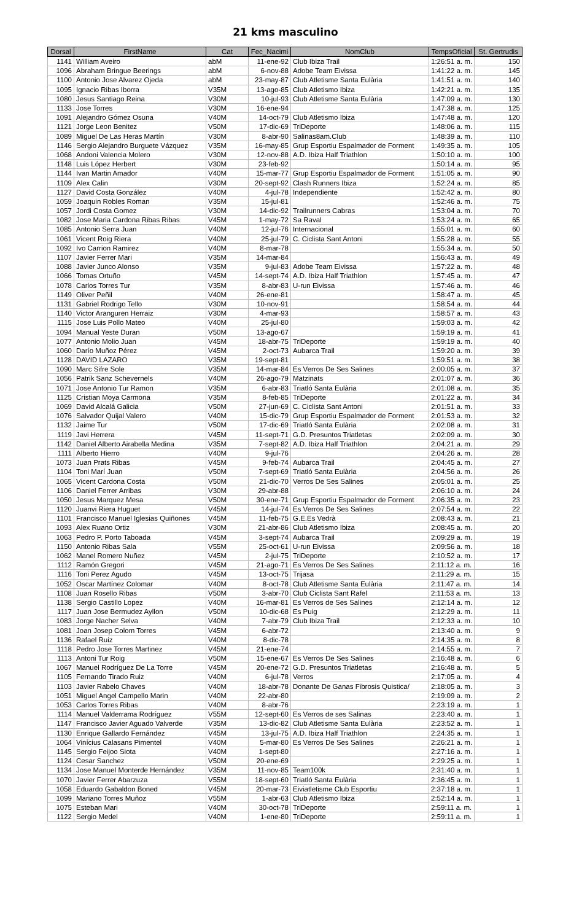21 kms masculino
| Dorsal | FirstName | Cat | Fec_Nacimi | NomClub | TempsOficial | St. Gertrudis |
| --- | --- | --- | --- | --- | --- | --- |
| 1141 | William Aveiro | abM | 11-ene-92 | Club Ibiza Trail | 1:26:51 a. m. | 150 |
| 1096 | Abraham Bringue Beerings | abM | 6-nov-88 | Adobe Team Eivissa | 1:41:22 a. m. | 145 |
| 1100 | Antonio Jose Alvarez Ojeda | abM | 23-may-87 | Club Atletisme Santa Eulària | 1:41:51 a. m. | 140 |
| 1095 | Ignacio Ribas Iborra | V35M | 13-ago-85 | Club Atletismo Ibiza | 1:42:21 a. m. | 135 |
| 1080 | Jesus Santiago Reina | V30M | 10-jul-93 | Club Atletisme Santa Eulària | 1:47:09 a. m. | 130 |
| 1133 | Jose Torres | V30M | 16-ene-94 | | 1:47:38 a. m. | 125 |
| 1091 | Alejandro Gómez Osuna | V40M | 14-oct-79 | Club Atletismo Ibiza | 1:47:48 a. m. | 120 |
| 1121 | Jorge Leon Benitez | V50M | 17-dic-69 | TriDeporte | 1:48:06 a. m. | 115 |
| 1089 | Miguel De Las Heras Martín | V30M | 8-abr-90 | Salinas8am.Club | 1:48:39 a. m. | 110 |
| 1146 | Sergio Alejandro Burguete Vázquez | V35M | 16-may-85 | Grup Esportiu Espalmador de Forment | 1:49:35 a. m. | 105 |
| 1068 | Andoni Valencia Molero | V30M | 12-nov-88 | A.D. Ibiza Half Triathlon | 1:50:10 a. m. | 100 |
| 1148 | Luis López Herbert | V30M | 23-feb-92 | | 1:50:14 a. m. | 95 |
| 1144 | Ivan Martin Amador | V40M | 15-mar-77 | Grup Esportiu Espalmador de Forment | 1:51:05 a. m. | 90 |
| 1109 | Alex Calin | V30M | 20-sept-92 | Clash Runners Ibiza | 1:52:24 a. m. | 85 |
| 1127 | David Costa González | V40M | 4-jul-78 | Independiente | 1:52:42 a. m. | 80 |
| 1059 | Joaquin Robles Roman | V35M | 15-jul-81 | | 1:52:46 a. m. | 75 |
| 1057 | Jordi Costa Gomez | V30M | 14-dic-92 | Trailrunners Cabras | 1:53:04 a. m. | 70 |
| 1082 | Jose Maria Cardona Ribas Ribas | V45M | 1-may-72 | Sa Raval | 1:53:24 a. m. | 65 |
| 1085 | Antonio Serra Juan | V40M | 12-jul-76 | Internacional | 1:55:01 a. m. | 60 |
| 1061 | Vicent Roig Riera | V40M | 25-jul-79 | C. Ciclista Sant Antoni | 1:55:28 a. m. | 55 |
| 1092 | Ivo Carrion Ramirez | V40M | 8-mar-78 | | 1:55:34 a. m. | 50 |
| 1107 | Javier Ferrer Mari | V35M | 14-mar-84 | | 1:56:43 a. m. | 49 |
| 1088 | Javier Junco Alonso | V35M | 9-jul-83 | Adobe Team Eivissa | 1:57:22 a. m. | 48 |
| 1066 | Tomas Ortuño | V45M | 14-sept-74 | A.D. Ibiza Half Triathlon | 1:57:45 a. m. | 47 |
| 1078 | Carlos Torres Tur | V35M | 8-abr-83 | U-run Eivissa | 1:57:46 a. m. | 46 |
| 1149 | Oliver Peñil | V40M | 26-ene-81 | | 1:58:47 a. m. | 45 |
| 1131 | Gabriel Rodrigo Tello | V30M | 10-nov-91 | | 1:58:54 a. m. | 44 |
| 1140 | Victor Aranguren Herraiz | V30M | 4-mar-93 | | 1:58:57 a. m. | 43 |
| 1115 | Jose Luis Pollo Mateo | V40M | 25-jul-80 | | 1:59:03 a. m. | 42 |
| 1094 | Manual Yeste Duran | V50M | 13-ago-67 | | 1:59:19 a. m. | 41 |
| 1077 | Antonio Molio Juan | V45M | 18-abr-75 | TriDeporte | 1:59:19 a. m. | 40 |
| 1060 | Darío Muñoz Pérez | V45M | 2-oct-73 | Aubarca Trail | 1:59:20 a. m. | 39 |
| 1128 | DAVID LAZARO | V35M | 19-sept-81 | | 1:59:51 a. m. | 38 |
| 1090 | Marc Sifre Sole | V35M | 14-mar-84 | Es Verros De Ses Salines | 2:00:05 a. m. | 37 |
| 1056 | Patrik Sanz Schevernels | V40M | 26-ago-79 | Matzinats | 2:01:07 a. m. | 36 |
| 1071 | Jose Antonio Tur Ramon | V35M | 6-abr-83 | Triatló Santa Eulària | 2:01:08 a. m. | 35 |
| 1125 | Cristian Moya Carmona | V35M | 8-feb-85 | TriDeporte | 2:01:22 a. m. | 34 |
| 1069 | David Alcalá Galicia | V50M | 27-jun-69 | C. Ciclista Sant Antoni | 2:01:51 a. m. | 33 |
| 1076 | Salvador Quijal Valero | V40M | 15-dic-79 | Grup Esportiu Espalmador de Forment | 2:01:53 a. m. | 32 |
| 1132 | Jaime Tur | V50M | 17-dic-69 | Triatló Santa Eulària | 2:02:08 a. m. | 31 |
| 1119 | Javi Herrera | V45M | 11-sept-71 | G.D. Presuntos Triatletas | 2:02:09 a. m. | 30 |
| 1142 | Daniel Alberto Airabella Medina | V35M | 7-sept-82 | A.D. Ibiza Half Triathlon | 2:04:21 a. m. | 29 |
| 1111 | Alberto Hierro | V40M | 9-jul-76 | | 2:04:26 a. m. | 28 |
| 1073 | Juan Prats Ribas | V45M | 9-feb-74 | Aubarca Trail | 2:04:45 a. m. | 27 |
| 1104 | Toni Marí Juan | V50M | 7-sept-69 | Triatló Santa Eulària | 2:04:56 a. m. | 26 |
| 1065 | Vicent Cardona Costa | V50M | 21-dic-70 | Verros De Ses Salines | 2:05:01 a. m. | 25 |
| 1106 | Daniel Ferrer Arribas | V30M | 29-abr-88 | | 2:06:10 a. m. | 24 |
| 1050 | Jesus Marquez Mesa | V50M | 30-ene-71 | Grup Esportiu Espalmador de Forment | 2:06:35 a. m. | 23 |
| 1120 | Juanvi Riera Huguet | V45M | 14-jul-74 | Es Verros De Ses Salines | 2:07:54 a. m. | 22 |
| 1101 | Francisco Manuel Iglesias Quiñones | V45M | 11-feb-75 | G.E.Es Vedrà | 2:08:43 a. m. | 21 |
| 1093 | Alex Ruano Ortiz | V30M | 21-abr-86 | Club Atletismo Ibiza | 2:08:45 a. m. | 20 |
| 1063 | Pedro P. Porto Taboada | V45M | 3-sept-74 | Aubarca Trail | 2:09:29 a. m. | 19 |
| 1150 | Antonio Ribas Sala | V55M | 25-oct-61 | U-run Eivissa | 2:09:56 a. m. | 18 |
| 1062 | Manel Romero Nuñez | V45M | 2-jul-75 | TriDeporte | 2:10:52 a. m. | 17 |
| 1112 | Ramón Gregori | V45M | 21-ago-71 | Es Verros De Ses Salines | 2:11:12 a. m. | 16 |
| 1116 | Toni Perez Agudo | V45M | 13-oct-75 | Trijasa | 2:11:29 a. m. | 15 |
| 1052 | Oscar Martínez Colomar | V40M | 8-oct-78 | Club Atletisme Santa Eulària | 2:11:47 a. m. | 14 |
| 1108 | Juan Rosello Ribas | V50M | 3-abr-70 | Club Ciclista Sant Rafel | 2:11:53 a. m. | 13 |
| 1138 | Sergio Castillo Lopez | V40M | 16-mar-81 | Es Verros de Ses Salines | 2:12:14 a. m. | 12 |
| 1117 | Juan Jose Bermudez Ayllon | V50M | 10-dic-68 | Es Puig | 2:12:29 a. m. | 11 |
| 1083 | Jorge Nacher Selva | V40M | 7-abr-79 | Club Ibiza Trail | 2:12:33 a. m. | 10 |
| 1081 | Joan Josep Colom Torres | V45M | 6-abr-72 | | 2:13:40 a. m. | 9 |
| 1136 | Rafael Ruiz | V40M | 8-dic-78 | | 2:14:35 a. m. | 8 |
| 1118 | Pedro Jose Torres Martinez | V45M | 21-ene-74 | | 2:14:55 a. m. | 7 |
| 1113 | Antoni Tur Roig | V50M | 15-ene-67 | Es Verros De Ses Salines | 2:16:48 a. m. | 6 |
| 1067 | Manuel Rodríguez De La Torre | V45M | 20-ene-72 | G.D. Presuntos Triatletas | 2:16:48 a. m. | 5 |
| 1105 | Fernando Tirado Ruiz | V40M | 6-jul-78 | Verros | 2:17:05 a. m. | 4 |
| 1103 | Javier Rabelo Chaves | V40M | 18-abr-78 | Donante De Ganas Fibrosis Quistica/ | 2:18:05 a. m. | 3 |
| 1051 | Miguel Angel Campello Marin | V40M | 22-abr-80 | | 2:19:09 a. m. | 2 |
| 1053 | Carlos Torres Ribas | V40M | 8-abr-76 | | 2:23:19 a. m. | 1 |
| 1114 | Manuel Valderrama Rodríguez | V55M | 12-sept-60 | Es Verros de ses Salinas | 2:23:40 a. m. | 1 |
| 1147 | Francisco Javier Aguado Valverde | V35M | 13-dic-82 | Club Atletisme Santa Eulària | 2:23:52 a. m. | 1 |
| 1130 | Enrique Gallardo Fernández | V45M | 13-jul-75 | A.D. Ibiza Half Triathlon | 2:24:35 a. m. | 1 |
| 1064 | Vinícius Calasans Pimentel | V40M | 5-mar-80 | Es Verros De Ses Salines | 2:26:21 a. m. | 1 |
| 1145 | Sergio Feijoo Siota | V40M | 1-sept-80 | | 2:27:16 a. m. | 1 |
| 1124 | Cesar Sanchez | V50M | 20-ene-69 | | 2:29:25 a. m. | 1 |
| 1134 | Jose Manuel Monterde Hernández | V35M | 11-nov-85 | Team100k | 2:31:40 a. m. | 1 |
| 1070 | Javier Ferrer Abarzuza | V55M | 18-sept-60 | Triatló Santa Eulària | 2:36:45 a. m. | 1 |
| 1058 | Eduardo Gabaldon Boned | V45M | 20-mar-73 | Eiviatletisme Club Esportiu | 2:37:18 a. m. | 1 |
| 1099 | Mariano Torres Muñoz | V55M | 1-abr-63 | Club Atletismo Ibiza | 2:52:14 a. m. | 1 |
| 1075 | Esteban Mari | V40M | 30-oct-78 | TriDeporte | 2:59:11 a. m. | 1 |
| 1122 | Sergio Medel | V40M | 1-ene-80 | TriDeporte | 2:59:11 a. m. | 1 |